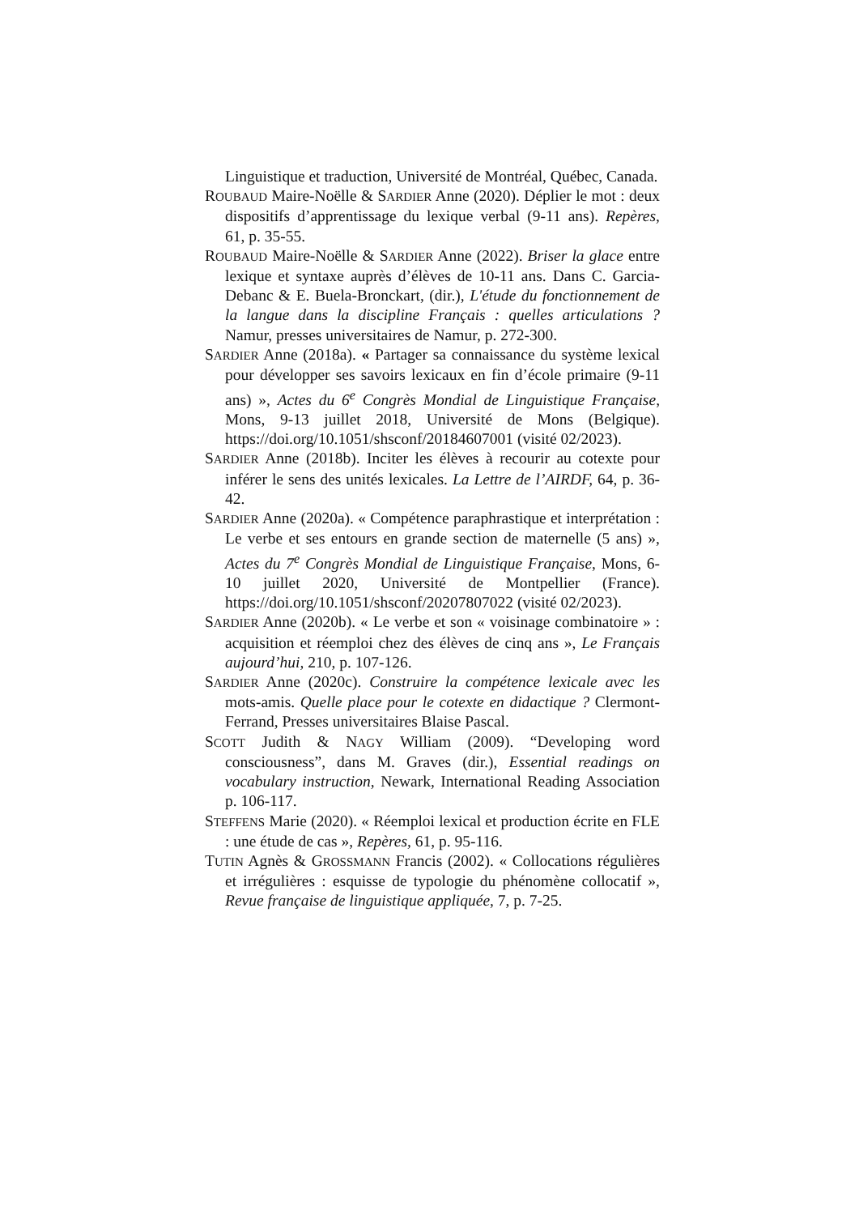Linguistique et traduction, Université de Montréal, Québec, Canada.
ROUBAUD Maire-Noëlle & SARDIER Anne (2020). Déplier le mot : deux dispositifs d’apprentissage du lexique verbal (9-11 ans). Repères, 61, p. 35-55.
ROUBAUD Maire-Noëlle & SARDIER Anne (2022). Briser la glace entre lexique et syntaxe auprès d’élèves de 10-11 ans. Dans C. Garcia-Debanc & E. Buela-Bronckart, (dir.), L'étude du fonctionnement de la langue dans la discipline Français : quelles articulations ? Namur, presses universitaires de Namur, p. 272-300.
SARDIER Anne (2018a). « Partager sa connaissance du système lexical pour développer ses savoirs lexicaux en fin d’école primaire (9-11 ans) », Actes du 6<sup>e</sup> Congrès Mondial de Linguistique Française, Mons, 9-13 juillet 2018, Université de Mons (Belgique). https://doi.org/10.1051/shsconf/20184607001 (visité 02/2023).
SARDIER Anne (2018b). Inciter les élèves à recourir au cotexte pour inférer le sens des unités lexicales. La Lettre de l’AIRDF, 64, p. 36-42.
SARDIER Anne (2020a). « Compétence paraphrastique et interprétation : Le verbe et ses entours en grande section de maternelle (5 ans) », Actes du 7<sup>e</sup> Congrès Mondial de Linguistique Française, Mons, 6-10 juillet 2020, Université de Montpellier (France). https://doi.org/10.1051/shsconf/20207807022 (visité 02/2023).
SARDIER Anne (2020b). « Le verbe et son « voisinage combinatoire » : acquisition et réemploi chez des élèves de cinq ans », Le Français aujourd’hui, 210, p. 107-126.
SARDIER Anne (2020c). Construire la compétence lexicale avec les mots-amis. Quelle place pour le cotexte en didactique ? Clermont-Ferrand, Presses universitaires Blaise Pascal.
SCOTT Judith & NAGY William (2009). “Developing word consciousness”, dans M. Graves (dir.), Essential readings on vocabulary instruction, Newark, International Reading Association p. 106-117.
STEFFENS Marie (2020). « Réemploi lexical et production écrite en FLE : une étude de cas », Repères, 61, p. 95-116.
TUTIN Agnès & GROSSMANN Francis (2002). « Collocations régulières et irrégulières : esquisse de typologie du phénomène collocatif », Revue française de linguistique appliquée, 7, p. 7-25.